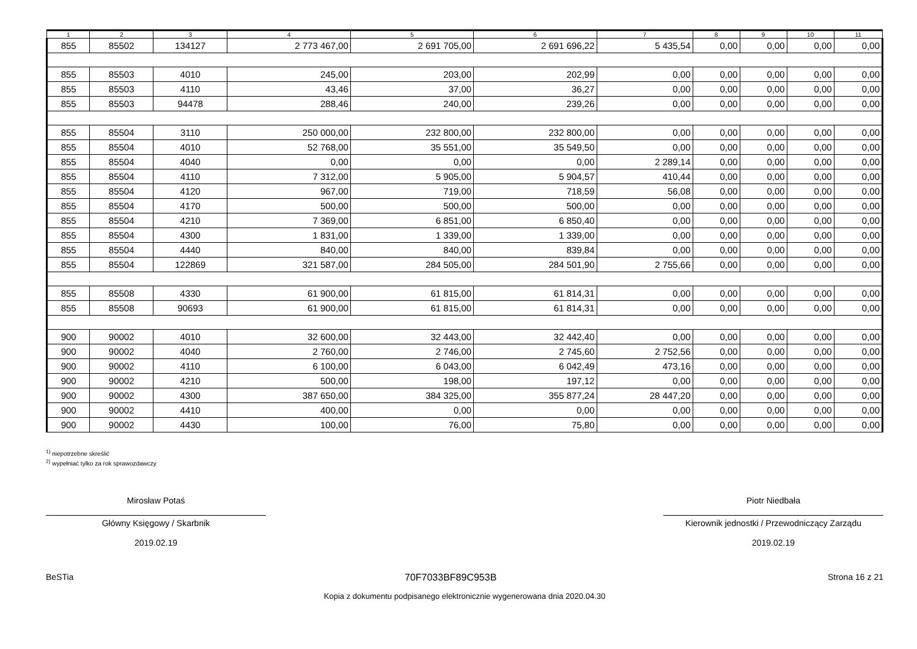| 1 | 2 | 3 | 4 | 5 | 6 | 7 | 8 | 9 | 10 | 11 |
| --- | --- | --- | --- | --- | --- | --- | --- | --- | --- | --- |
| 855 | 85502 | 134127 | 2 773 467,00 | 2 691 705,00 | 2 691 696,22 | 5 435,54 | 0,00 | 0,00 | 0,00 | 0,00 |
| 855 | 85503 | 4010 | 245,00 | 203,00 | 202,99 | 0,00 | 0,00 | 0,00 | 0,00 | 0,00 |
| 855 | 85503 | 4110 | 43,46 | 37,00 | 36,27 | 0,00 | 0,00 | 0,00 | 0,00 | 0,00 |
| 855 | 85503 | 94478 | 288,46 | 240,00 | 239,26 | 0,00 | 0,00 | 0,00 | 0,00 | 0,00 |
| 855 | 85504 | 3110 | 250 000,00 | 232 800,00 | 232 800,00 | 0,00 | 0,00 | 0,00 | 0,00 | 0,00 |
| 855 | 85504 | 4010 | 52 768,00 | 35 551,00 | 35 549,50 | 0,00 | 0,00 | 0,00 | 0,00 | 0,00 |
| 855 | 85504 | 4040 | 0,00 | 0,00 | 0,00 | 2 289,14 | 0,00 | 0,00 | 0,00 | 0,00 |
| 855 | 85504 | 4110 | 7 312,00 | 5 905,00 | 5 904,57 | 410,44 | 0,00 | 0,00 | 0,00 | 0,00 |
| 855 | 85504 | 4120 | 967,00 | 719,00 | 718,59 | 56,08 | 0,00 | 0,00 | 0,00 | 0,00 |
| 855 | 85504 | 4170 | 500,00 | 500,00 | 500,00 | 0,00 | 0,00 | 0,00 | 0,00 | 0,00 |
| 855 | 85504 | 4210 | 7 369,00 | 6 851,00 | 6 850,40 | 0,00 | 0,00 | 0,00 | 0,00 | 0,00 |
| 855 | 85504 | 4300 | 1 831,00 | 1 339,00 | 1 339,00 | 0,00 | 0,00 | 0,00 | 0,00 | 0,00 |
| 855 | 85504 | 4440 | 840,00 | 840,00 | 839,84 | 0,00 | 0,00 | 0,00 | 0,00 | 0,00 |
| 855 | 85504 | 122869 | 321 587,00 | 284 505,00 | 284 501,90 | 2 755,66 | 0,00 | 0,00 | 0,00 | 0,00 |
| 855 | 85508 | 4330 | 61 900,00 | 61 815,00 | 61 814,31 | 0,00 | 0,00 | 0,00 | 0,00 | 0,00 |
| 855 | 85508 | 90693 | 61 900,00 | 61 815,00 | 61 814,31 | 0,00 | 0,00 | 0,00 | 0,00 | 0,00 |
| 900 | 90002 | 4010 | 32 600,00 | 32 443,00 | 32 442,40 | 0,00 | 0,00 | 0,00 | 0,00 | 0,00 |
| 900 | 90002 | 4040 | 2 760,00 | 2 746,00 | 2 745,60 | 2 752,56 | 0,00 | 0,00 | 0,00 | 0,00 |
| 900 | 90002 | 4110 | 6 100,00 | 6 043,00 | 6 042,49 | 473,16 | 0,00 | 0,00 | 0,00 | 0,00 |
| 900 | 90002 | 4210 | 500,00 | 198,00 | 197,12 | 0,00 | 0,00 | 0,00 | 0,00 | 0,00 |
| 900 | 90002 | 4300 | 387 650,00 | 384 325,00 | 355 877,24 | 28 447,20 | 0,00 | 0,00 | 0,00 | 0,00 |
| 900 | 90002 | 4410 | 400,00 | 0,00 | 0,00 | 0,00 | 0,00 | 0,00 | 0,00 | 0,00 |
| 900 | 90002 | 4430 | 100,00 | 76,00 | 75,80 | 0,00 | 0,00 | 0,00 | 0,00 | 0,00 |
<sup>1)</sup> niepotrzebne skreślić
<sup>2)</sup> wypełniać tylko za rok sprawozdawczy
Mirosław Potaś
Główny Księgowy / Skarbnik
2019.02.19
Piotr Niedbała
Kierownik jednostki / Przewodniczący Zarządu
2019.02.19
BeSTia 70F7033BF89C953B Strona 16 z 21
Kopia z dokumentu podpisanego elektronicznie wygenerowana dnia 2020.04.30